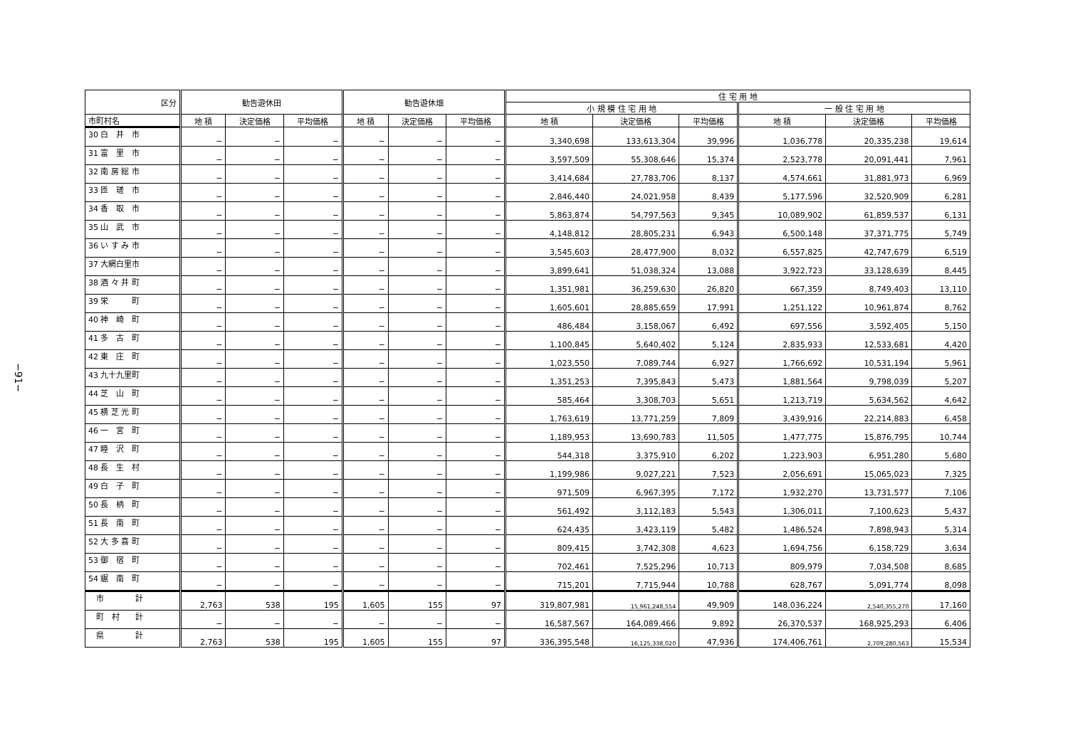−91−
| 区分 | 勧告遊休田 | | | 勧告遊休畑 | | | 住 宅 用 地 | | | | | |
| --- | --- | --- | --- | --- | --- | --- | --- | --- | --- | --- | --- | --- |
| | | | | | | | 小 規 模 住 宅 用 地 | | | 一 般 住 宅 用 地 | | |
| 市町村名 | 地 積 | 決定価格 | 平均価格 | 地 積 | 決定価格 | 平均価格 | 地 積 | 決定価格 | 平均価格 | 地 積 | 決定価格 | 平均価格 |
| 30 白 井 市 | − | − | − | − | − | − | 3,340,698 | 133,613,304 | 39,996 | 1,036,778 | 20,335,238 | 19,614 |
| 31 富 里 市 | − | − | − | − | − | − | 3,597,509 | 55,308,646 | 15,374 | 2,523,778 | 20,091,441 | 7,961 |
| 32 南 房 総 市 | − | − | − | − | − | − | 3,414,684 | 27,783,706 | 8,137 | 4,574,661 | 31,881,973 | 6,969 |
| 33 匝 瑳 市 | − | − | − | − | − | − | 2,846,440 | 24,021,958 | 8,439 | 5,177,596 | 32,520,909 | 6,281 |
| 34 香 取 市 | − | − | − | − | − | − | 5,863,874 | 54,797,563 | 9,345 | 10,089,902 | 61,859,537 | 6,131 |
| 35 山 武 市 | − | − | − | − | − | − | 4,148,812 | 28,805,231 | 6,943 | 6,500,148 | 37,371,775 | 5,749 |
| 36 い す み 市 | − | − | − | − | − | − | 3,545,603 | 28,477,900 | 8,032 | 6,557,825 | 42,747,679 | 6,519 |
| 37 大網白里市 | − | − | − | − | − | − | 3,899,641 | 51,038,324 | 13,088 | 3,922,723 | 33,128,639 | 8,445 |
| 38 酒 々 井 町 | − | − | − | − | − | − | 1,351,981 | 36,259,630 | 26,820 | 667,359 | 8,749,403 | 13,110 |
| 39 栄 町 | − | − | − | − | − | − | 1,605,601 | 28,885,659 | 17,991 | 1,251,122 | 10,961,874 | 8,762 |
| 40 神 崎 町 | − | − | − | − | − | − | 486,484 | 3,158,067 | 6,492 | 697,556 | 3,592,405 | 5,150 |
| 41 多 古 町 | − | − | − | − | − | − | 1,100,845 | 5,640,402 | 5,124 | 2,835,933 | 12,533,681 | 4,420 |
| 42 東 庄 町 | − | − | − | − | − | − | 1,023,550 | 7,089,744 | 6,927 | 1,766,692 | 10,531,194 | 5,961 |
| 43 九十九里町 | − | − | − | − | − | − | 1,351,253 | 7,395,843 | 5,473 | 1,881,564 | 9,798,039 | 5,207 |
| 44 芝 山 町 | − | − | − | − | − | − | 585,464 | 3,308,703 | 5,651 | 1,213,719 | 5,634,562 | 4,642 |
| 45 横 芝 光 町 | − | − | − | − | − | − | 1,763,619 | 13,771,259 | 7,809 | 3,439,916 | 22,214,883 | 6,458 |
| 46 一 宮 町 | − | − | − | − | − | − | 1,189,953 | 13,690,783 | 11,505 | 1,477,775 | 15,876,795 | 10,744 |
| 47 睦 沢 町 | − | − | − | − | − | − | 544,318 | 3,375,910 | 6,202 | 1,223,903 | 6,951,280 | 5,680 |
| 48 長 生 村 | − | − | − | − | − | − | 1,199,986 | 9,027,221 | 7,523 | 2,056,691 | 15,065,023 | 7,325 |
| 49 白 子 町 | − | − | − | − | − | − | 971,509 | 6,967,395 | 7,172 | 1,932,270 | 13,731,577 | 7,106 |
| 50 長 柄 町 | − | − | − | − | − | − | 561,492 | 3,112,183 | 5,543 | 1,306,011 | 7,100,623 | 5,437 |
| 51 長 南 町 | − | − | − | − | − | − | 624,435 | 3,423,119 | 5,482 | 1,486,524 | 7,898,943 | 5,314 |
| 52 大 多 喜 町 | − | − | − | − | − | − | 809,415 | 3,742,308 | 4,623 | 1,694,756 | 6,158,729 | 3,634 |
| 53 御 宿 町 | − | − | − | − | − | − | 702,461 | 7,525,296 | 10,713 | 809,979 | 7,034,508 | 8,685 |
| 54 鋸 南 町 | − | − | − | − | − | − | 715,201 | 7,715,944 | 10,788 | 628,767 | 5,091,774 | 8,098 |
| 市 計 | 2,763 | 538 | 195 | 1,605 | 155 | 97 | 319,807,981 | 15,961,248,554 | 49,909 | 148,036,224 | 2,540,355,270 | 17,160 |
| 町 村 計 | − | − | − | − | − | − | 16,587,567 | 164,089,466 | 9,892 | 26,370,537 | 168,925,293 | 6,406 |
| 県 計 | 2,763 | 538 | 195 | 1,605 | 155 | 97 | 336,395,548 | 16,125,338,020 | 47,936 | 174,406,761 | 2,709,280,563 | 15,534 |